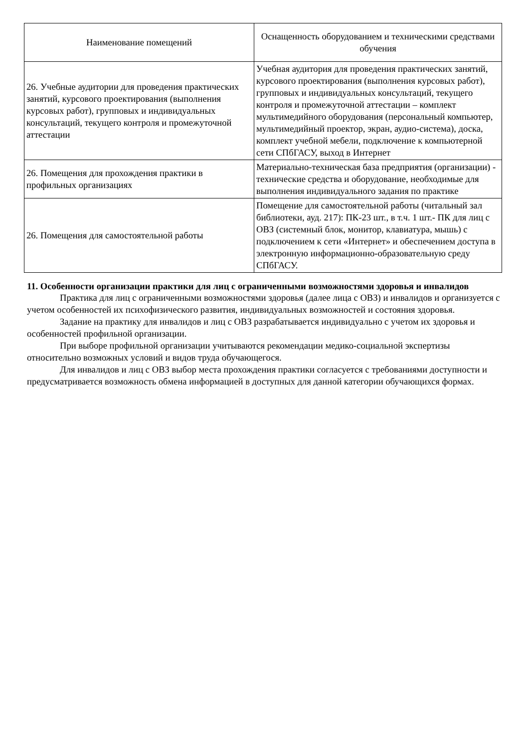| Наименование помещений | Оснащенность оборудованием и техническими средствами обучения |
| --- | --- |
| 26. Учебные аудитории для проведения практических занятий, курсового проектирования (выполнения курсовых работ), групповых и индивидуальных консультаций, текущего контроля и промежуточной аттестации | Учебная аудитория для проведения практических занятий, курсового проектирования (выполнения курсовых работ), групповых и индивидуальных консультаций, текущего контроля и промежуточной аттестации – комплект мультимедийного оборудования (персональный компьютер, мультимедийный проектор, экран, аудио-система), доска, комплект учебной мебели, подключение к компьютерной сети СПбГАСУ, выход в Интернет |
| 26. Помещения для прохождения практики в профильных организациях | Материально-техническая база предприятия (организации) - технические средства и оборудование, необходимые для выполнения индивидуального задания по практике |
| 26. Помещения для самостоятельной работы | Помещение для самостоятельной работы (читальный зал библиотеки, ауд. 217): ПК-23 шт., в т.ч. 1 шт.- ПК для лиц с ОВЗ (системный блок, монитор, клавиатура, мышь) с подключением к сети «Интернет» и обеспечением доступа в электронную информационно-образовательную среду СПбГАСУ. |
11. Особенности организации практики для лиц с ограниченными возможностями здоровья и инвалидов
Практика для лиц с ограниченными возможностями здоровья (далее лица с ОВЗ) и инвалидов и организуется с учетом особенностей их психофизического развития, индивидуальных возможностей и состояния здоровья.
Задание на практику для инвалидов и лиц с ОВЗ разрабатывается индивидуально с учетом их здоровья и особенностей профильной организации.
При выборе профильной организации учитываются рекомендации медико-социальной экспертизы относительно возможных условий и видов труда обучающегося.
Для инвалидов и лиц с ОВЗ выбор места прохождения практики согласуется с требованиями доступности и предусматривается возможность обмена информацией в доступных для данной категории обучающихся формах.